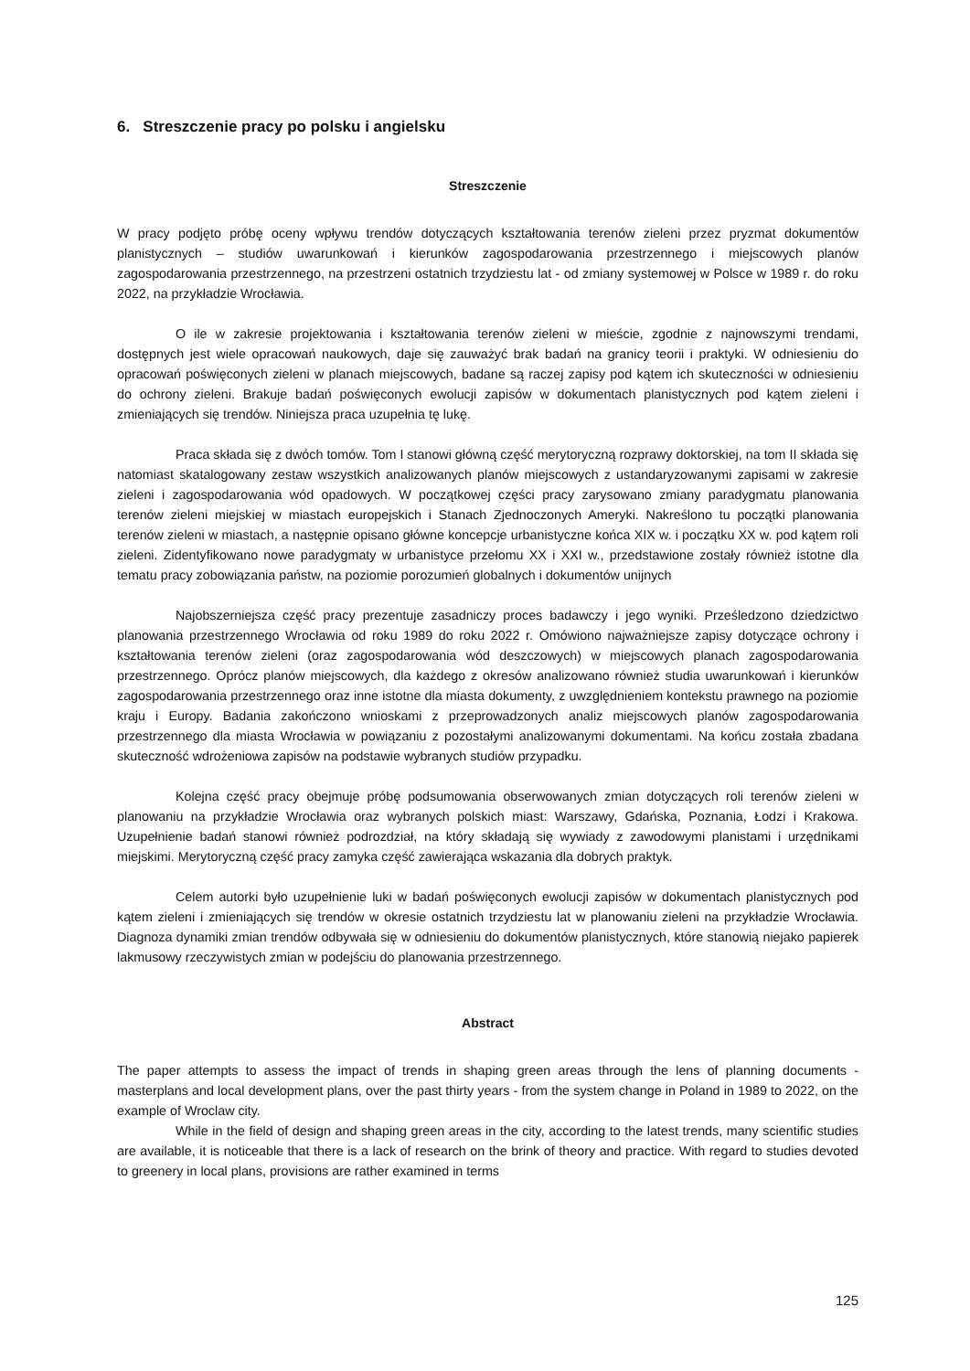6. Streszczenie pracy po polsku i angielsku
Streszczenie
W pracy podjęto próbę oceny wpływu trendów dotyczących kształtowania terenów zieleni przez pryzmat dokumentów planistycznych – studiów uwarunkowań i kierunków zagospodarowania przestrzennego i miejscowych planów zagospodarowania przestrzennego, na przestrzeni ostatnich trzydziestu lat - od zmiany systemowej w Polsce w 1989 r. do roku 2022, na przykładzie Wrocławia.
O ile w zakresie projektowania i kształtowania terenów zieleni w mieście, zgodnie z najnowszymi trendami, dostępnych jest wiele opracowań naukowych, daje się zauważyć brak badań na granicy teorii i praktyki. W odniesieniu do opracowań poświęconych zieleni w planach miejscowych, badane są raczej zapisy pod kątem ich skuteczności w odniesieniu do ochrony zieleni. Brakuje badań poświęconych ewolucji zapisów w dokumentach planistycznych pod kątem zieleni i zmieniających się trendów. Niniejsza praca uzupełnia tę lukę.
Praca składa się z dwóch tomów. Tom I stanowi główną część merytoryczną rozprawy doktorskiej, na tom II składa się natomiast skatalogowany zestaw wszystkich analizowanych planów miejscowych z ustandaryzowanymi zapisami w zakresie zieleni i zagospodarowania wód opadowych. W początkowej części pracy zarysowano zmiany paradygmatu planowania terenów zieleni miejskiej w miastach europejskich i Stanach Zjednoczonych Ameryki. Nakreślono tu początki planowania terenów zieleni w miastach, a następnie opisano główne koncepcje urbanistyczne końca XIX w. i początku XX w. pod kątem roli zieleni. Zidentyfikowano nowe paradygmaty w urbanistyce przełomu XX i XXI w., przedstawione zostały również istotne dla tematu pracy zobowiązania państw, na poziomie porozumień globalnych i dokumentów unijnych
Najobszerniejsza część pracy prezentuje zasadniczy proces badawczy i jego wyniki. Prześledzono dziedzictwo planowania przestrzennego Wrocławia od roku 1989 do roku 2022 r. Omówiono najważniejsze zapisy dotyczące ochrony i kształtowania terenów zieleni (oraz zagospodarowania wód deszczowych) w miejscowych planach zagospodarowania przestrzennego. Oprócz planów miejscowych, dla każdego z okresów analizowano również studia uwarunkowań i kierunków zagospodarowania przestrzennego oraz inne istotne dla miasta dokumenty, z uwzględnieniem kontekstu prawnego na poziomie kraju i Europy. Badania zakończono wnioskami z przeprowadzonych analiz miejscowych planów zagospodarowania przestrzennego dla miasta Wrocławia w powiązaniu z pozostałymi analizowanymi dokumentami. Na końcu została zbadana skuteczność wdrożeniowa zapisów na podstawie wybranych studiów przypadku.
Kolejna część pracy obejmuje próbę podsumowania obserwowanych zmian dotyczących roli terenów zieleni w planowaniu na przykładzie Wrocławia oraz wybranych polskich miast: Warszawy, Gdańska, Poznania, Łodzi i Krakowa. Uzupełnienie badań stanowi również podrozdział, na który składają się wywiady z zawodowymi planistami i urzędnikami miejskimi. Merytoryczną część pracy zamyka część zawierająca wskazania dla dobrych praktyk.
Celem autorki było uzupełnienie luki w badań poświęconych ewolucji zapisów w dokumentach planistycznych pod kątem zieleni i zmieniających się trendów w okresie ostatnich trzydziestu lat w planowaniu zieleni na przykładzie Wrocławia. Diagnoza dynamiki zmian trendów odbywała się w odniesieniu do dokumentów planistycznych, które stanowią niejako papierek lakmusowy rzeczywistych zmian w podejściu do planowania przestrzennego.
Abstract
The paper attempts to assess the impact of trends in shaping green areas through the lens of planning documents - masterplans and local development plans, over the past thirty years - from the system change in Poland in 1989 to 2022, on the example of Wroclaw city.
While in the field of design and shaping green areas in the city, according to the latest trends, many scientific studies are available, it is noticeable that there is a lack of research on the brink of theory and practice. With regard to studies devoted to greenery in local plans, provisions are rather examined in terms
125